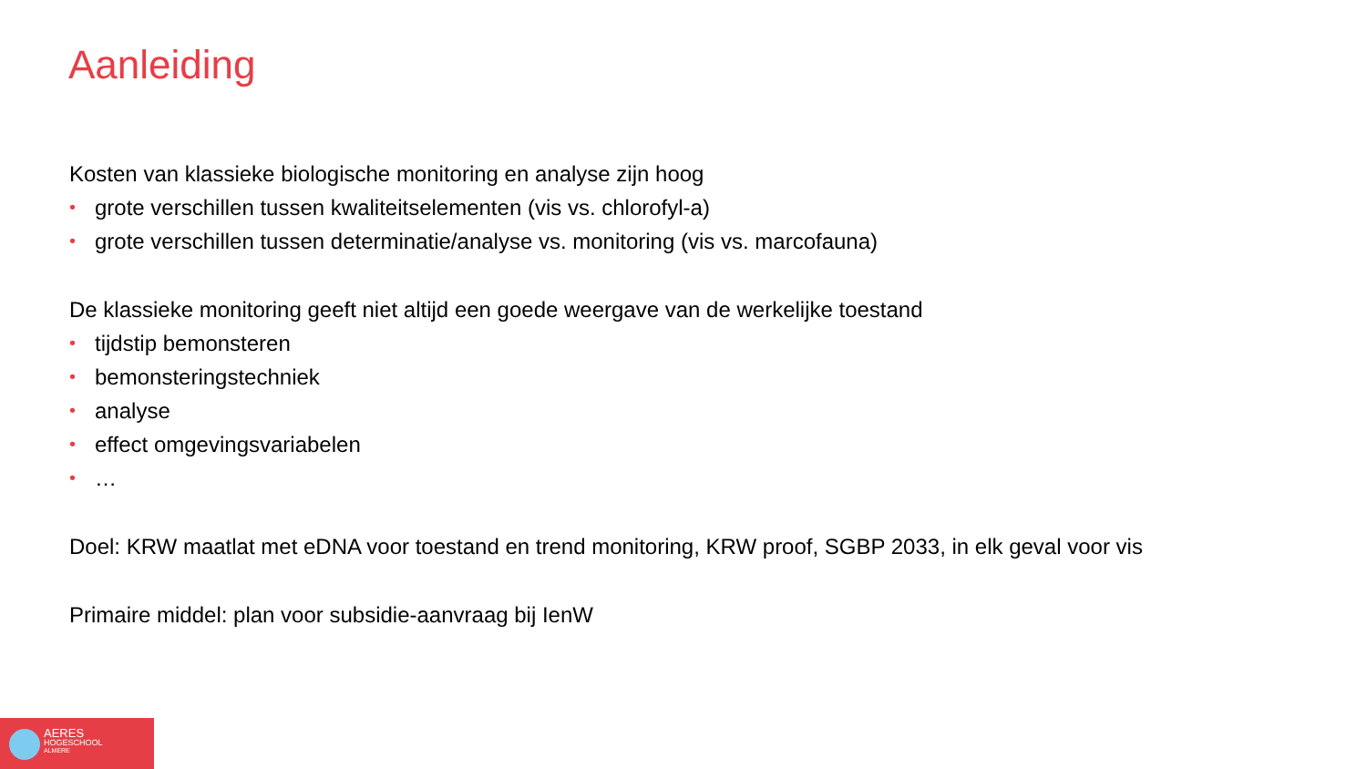Aanleiding
Kosten van klassieke biologische monitoring en analyse zijn hoog
• grote verschillen tussen kwaliteitselementen (vis vs. chlorofyl-a)
• grote verschillen tussen determinatie/analyse vs. monitoring (vis vs. marcofauna)
De klassieke monitoring geeft niet altijd een goede weergave van de werkelijke toestand
• tijdstip bemonsteren
• bemonsteringstechniek
• analyse
• effect omgevingsvariabelen
• …
Doel: KRW maatlat met eDNA voor toestand en trend monitoring, KRW proof, SGBP 2033, in elk geval voor vis
Primaire middel: plan voor subsidie-aanvraag bij IenW
AERES
HOGESCHOOL
ALMERE